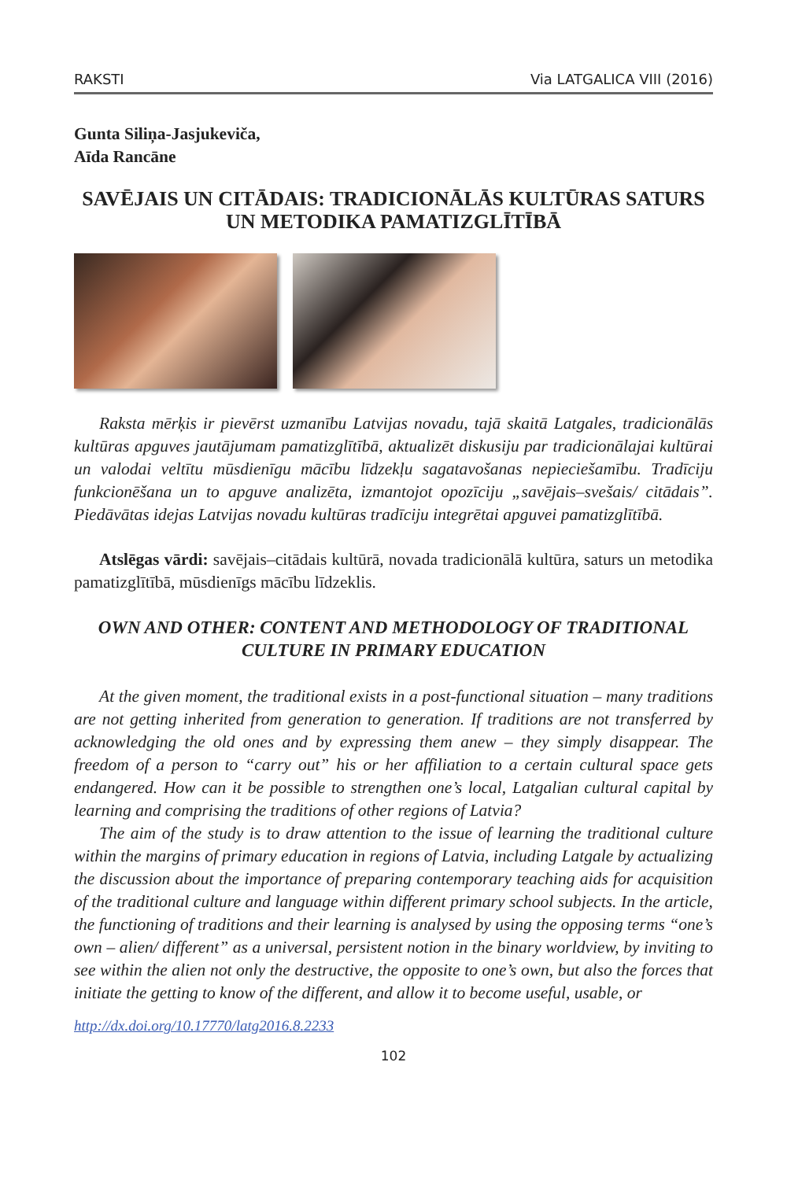RAKSTI Via LATGALICA VIII (2016)
Gunta Siliņa-Jasjukeviča,
Aīda Rancāne
SAVĒJAIS UN CITĀDAIS: TRADICIONĀLĀS KULTŪRAS SATURS UN METODIKA PAMATIZGLĪTĪBĀ
Raksta mērķis ir pievērst uzmanību Latvijas novadu, tajā skaitā Latgales, tradicionālās kultūras apguves jautājumam pamatizglītībā, aktualizēt diskusiju par tradicionālajai kultūrai un valodai veltītu mūsdienīgu mācību līdzekļu sagatavošanas nepieciešamību. Tradīciju funkcionēšana un to apguve analizēta, izmantojot opozīciju „savējais–svešais/ citādais”. Piedāvātas idejas Latvijas novadu kultūras tradīciju integrētai apguvei pamatizglītībā.
Atslēgas vārdi: savējais–citādais kultūrā, novada tradicionālā kultūra, saturs un metodika pamatizglītībā, mūsdienīgs mācību līdzeklis.
OWN AND OTHER: CONTENT AND METHODOLOGY OF TRADITIONAL CULTURE IN PRIMARY EDUCATION
At the given moment, the traditional exists in a post-functional situation – many traditions are not getting inherited from generation to generation. If traditions are not transferred by acknowledging the old ones and by expressing them anew – they simply disappear. The freedom of a person to “carry out” his or her affiliation to a certain cultural space gets endangered. How can it be possible to strengthen one’s local, Latgalian cultural capital by learning and comprising the traditions of other regions of Latvia?
The aim of the study is to draw attention to the issue of learning the traditional culture within the margins of primary education in regions of Latvia, including Latgale by actualizing the discussion about the importance of preparing contemporary teaching aids for acquisition of the traditional culture and language within different primary school subjects. In the article, the functioning of traditions and their learning is analysed by using the opposing terms “one’s own – alien/ different” as a universal, persistent notion in the binary worldview, by inviting to see within the alien not only the destructive, the opposite to one’s own, but also the forces that initiate the getting to know of the different, and allow it to become useful, usable, or
http://dx.doi.org/10.17770/latg2016.8.2233
102